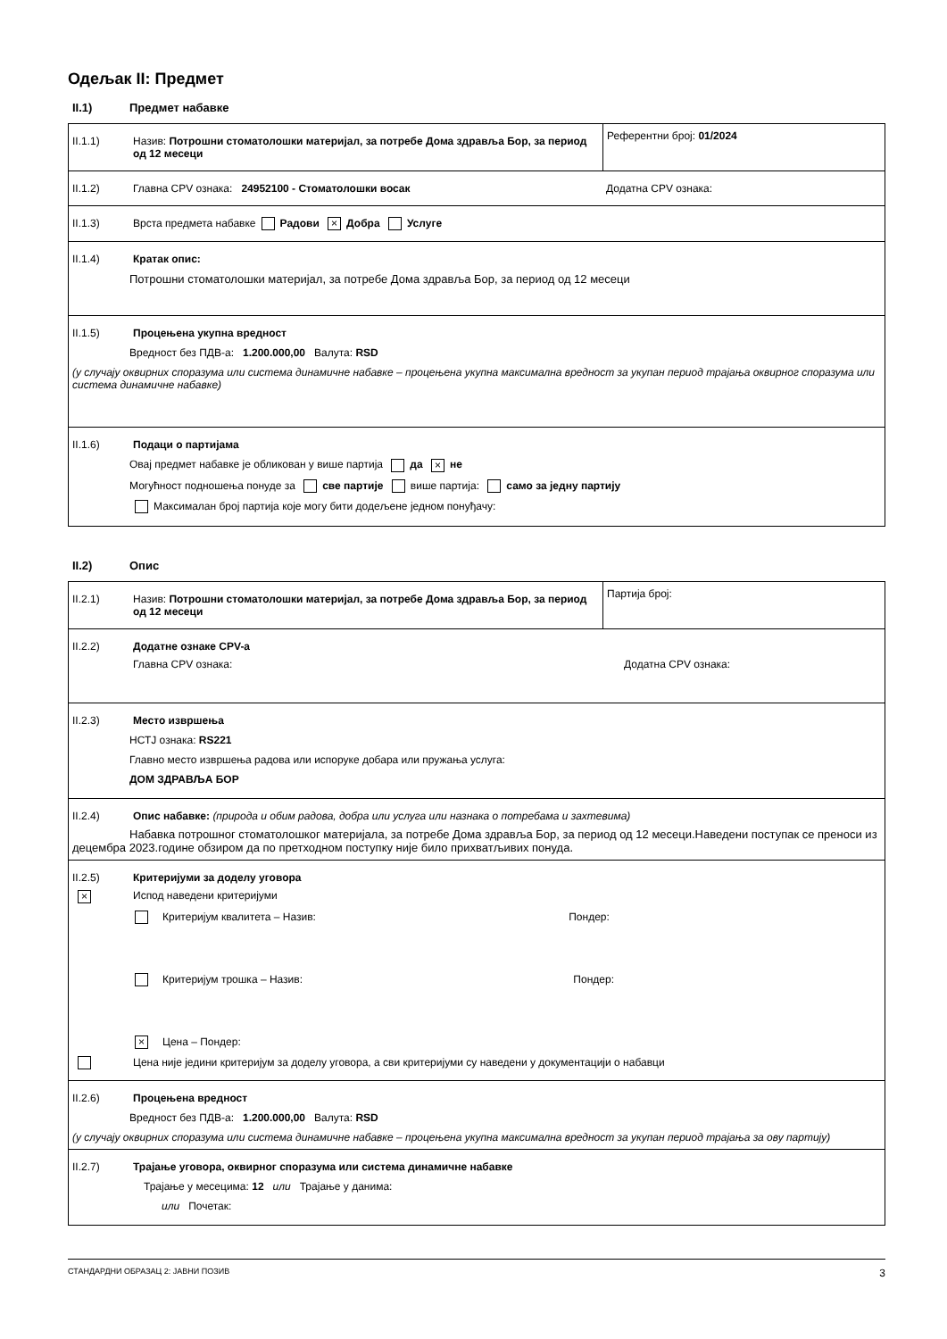Одељак II: Предмет
II.1) Предмет набавке
| II.1.1) Назив: Потрошни стоматолошки материјал, за потребе Дома здравља Бор, за период од 12 месеци | Референтни број: 01/2024 |
| II.1.2) Главна CPV ознака: 24952100 - Стоматолошки восак Додатна CPV ознака: | |
| II.1.3) Врста предмета набавке Радови × Добра Услуге | |
| II.1.4) Кратак опис: Потрошни стоматолошки материјал, за потребе Дома здравља Бор, за период од 12 месеци | |
| II.1.5) Процењена укупна вредност Вредност без ПДВ-а: 1.200.000,00 Валута: RSD (у случају оквирних споразума или система динамичне набавке – процењена укупна максимална вредност за укупан период трајања оквирног споразума или система динамичне набавке) | |
| II.1.6) Подаци о партијама Овај предмет набавке је обликован у више партија да × не Могућност подношења понуде за све партије више партија: само за једну партију Максималан број партија које могу бити додељене једном понуђачу: | |
II.2) Опис
| II.2.1) Назив: Потрошни стоматолошки материјал, за потребе Дома здравља Бор, за период од 12 месеци | Партија број: |
| II.2.2) Додатне ознаке CPV-а Главна CPV ознака: Додатна CPV ознака: | |
| II.2.3) Место извршења НСТЈ ознака: RS221 Главно место извршења радова или испоруке добара или пружања услуга: ДОМ ЗДРАВЉА БОР | |
| II.2.4) Опис набавке: (природа и обим радова, добра или услуга или назнака о потребама и захтевима) Набавка потрошног стоматолошког материјала, за потребе Дома здравља Бор, за период од 12 месеци.Наведени поступак се преноси из децембра 2023.године обзиром да по претходном поступку није било прихватљивих понуда. | |
| II.2.5) Критеријуми за доделу уговора × Испод наведени критеријуми Критеријум квалитета – Назив: Пондер: Критеријум трошка – Назив: Пондер: × Цена – Пондер: Цена није једини критеријум за доделу уговора, а сви критеријуми су наведени у документацији о набавци | |
| II.2.6) Процењена вредност Вредност без ПДВ-а: 1.200.000,00 Валута: RSD (у случају оквирних споразума или система динамичне набавке – процењена укупна максимална вредност за укупан период трајања за ову партију) | |
| II.2.7) Трајање уговора, оквирног споразума или система динамичне набавке Трајање у месецима: 12 или Трајање у данима: или Почетак: | |
СТАНДАРДНИ ОБРАЗАЦ 2: ЈАВНИ ПОЗИВ 3